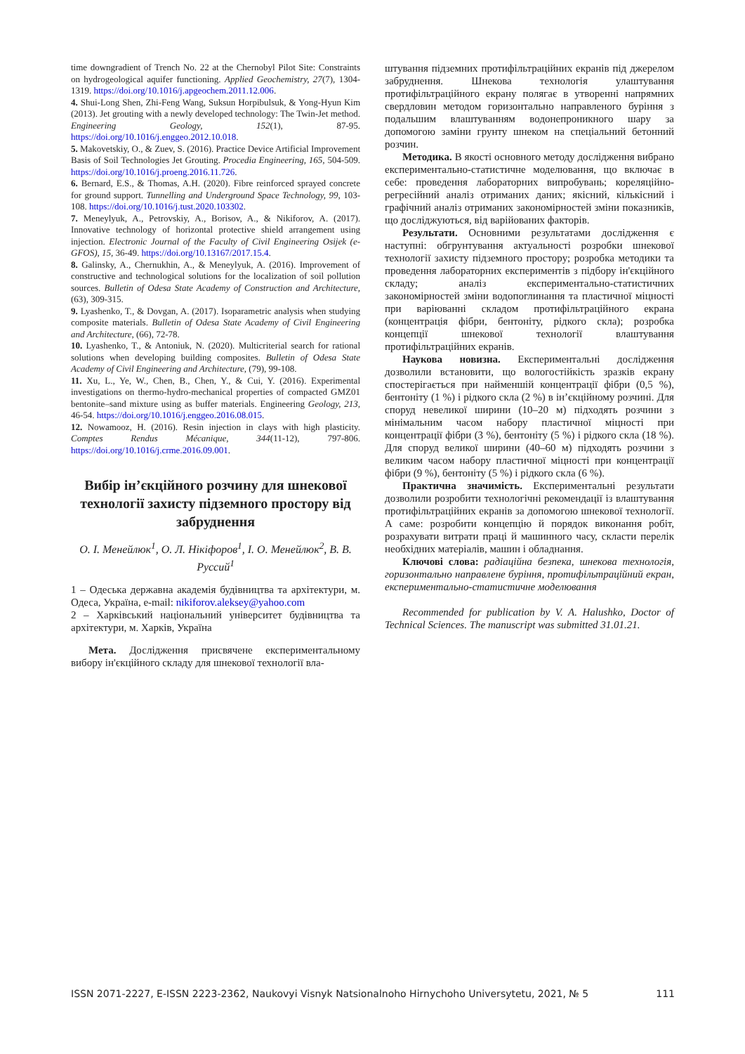time downgradient of Trench No. 22 at the Chernobyl Pilot Site: Constraints on hydrogeological aquifer functioning. Applied Geochemistry, 27(7), 1304-1319. https://doi.org/10.1016/j.apgeochem.2011.12.006.
4. Shui-Long Shen, Zhi-Feng Wang, Suksun Horpibulsuk, & Yong-Hyun Kim (2013). Jet grouting with a newly developed technology: The Twin-Jet method. Engineering Geology, 152(1), 87-95. https://doi.org/10.1016/j.enggeo.2012.10.018.
5. Makovetskiy, O., & Zuev, S. (2016). Practice Device Artificial Improvement Basis of Soil Technologies Jet Grouting. Procedia Engineering, 165, 504-509. https://doi.org/10.1016/j.proeng.2016.11.726.
6. Bernard, E.S., & Thomas, A.H. (2020). Fibre reinforced sprayed concrete for ground support. Tunnelling and Underground Space Technology, 99, 103-108. https://doi.org/10.1016/j.tust.2020.103302.
7. Meneylyuk, A., Petrovskiy, A., Borisov, A., & Nikiforov, A. (2017). Innovative technology of horizontal protective shield arrangement using injection. Electronic Journal of the Faculty of Civil Engineering Osijek (e-GFOS), 15, 36-49. https://doi.org/10.13167/2017.15.4.
8. Galinsky, A., Chernukhin, A., & Meneylyuk, A. (2016). Improvement of constructive and technological solutions for the localization of soil pollution sources. Bulletin of Odesa State Academy of Construction and Architecture, (63), 309-315.
9. Lyashenko, T., & Dovgan, A. (2017). Isoparametric analysis when studying composite materials. Bulletin of Odesa State Academy of Civil Engineering and Architecture, (66), 72-78.
10. Lyashenko, T., & Antoniuk, N. (2020). Multicriterial search for rational solutions when developing building composites. Bulletin of Odesa State Academy of Civil Engineering and Architecture, (79), 99-108.
11. Xu, L., Ye, W., Chen, B., Chen, Y., & Cui, Y. (2016). Experimental investigations on thermo-hydro-mechanical properties of compacted GMZ01 bentonite–sand mixture using as buffer materials. Engineering Geology, 213, 46-54. https://doi.org/10.1016/j.enggeo.2016.08.015.
12. Nowamooz, H. (2016). Resin injection in clays with high plasticity. Comptes Rendus Mécanique, 344(11-12), 797-806. https://doi.org/10.1016/j.crme.2016.09.001.
Вибір ін’єкційного розчину для шнекової технології захисту підземного простору від забруднення
О. І. Менейлюк<sup>1</sup>, О. Л. Нікіфоров<sup>1</sup>, І. О. Менейлюк<sup>2</sup>, В. В. Руссий<sup>1</sup>
1 – Одеська державна академія будівництва та архітектури, м. Одеса, Україна, e-mail: nikiforov.aleksey@yahoo.com
2 – Харківський національний університет будівництва та архітектури, м. Харків, Україна
Мета. Дослідження присвячене експериментальному вибору ін'єкційного складу для шнекової технології вла-
штування підземних протифільтраційних екранів під джерелом забруднення. Шнекова технологія улаштування протифільтраційного екрану полягає в утворенні напрямних свердловин методом горизонтально направленого буріння з подальшим влаштуванням водонепроникного шару за допомогою заміни грунту шнеком на спеціальний бетонний розчин.
Методика. В якості основного методу дослідження вибрано експериментально-статистичне моделювання, що включає в себе: проведення лабораторних випробувань; кореляційно-регресійний аналіз отриманих даних; якісний, кількісний і графічний аналіз отриманих закономірностей зміни показників, що досліджуються, від варійованих факторів.
Результати. Основними результатами дослідження є наступні: обгрунтування актуальності розробки шнекової технології захисту підземного простору; розробка методики та проведення лабораторних експериментів з підбору ін'єкційного складу; аналіз експериментально-статистичних закономірностей зміни водопоглинання та пластичної міцності при варіюванні складом протифільтраційного екрана (концентрація фібри, бентоніту, рідкого скла); розробка концепції шнекової технології влаштування протифільтраційних екранів.
Наукова новизна. Експериментальні дослідження дозволили встановити, що вологостійкість зразків екрану спостерігається при найменшій концентрації фібри (0,5 %), бентоніту (1 %) і рідкого скла (2 %) в ін’єкційному розчині. Для споруд невеликої ширини (10–20 м) підходять розчини з мінімальним часом набору пластичної міцності при концентрації фібри (3 %), бентоніту (5 %) і рідкого скла (18 %). Для споруд великої ширини (40–60 м) підходять розчини з великим часом набору пластичної міцності при концентрації фібри (9 %), бентоніту (5 %) і рідкого скла (6 %).
Практична значимість. Експериментальні результати дозволили розробити технологічні рекомендації із влаштування протифільтраційних екранів за допомогою шнекової технології. А саме: розробити концепцію й порядок виконання робіт, розрахувати витрати праці й машинного часу, скласти перелік необхідних матеріалів, машин і обладнання.
Ключові слова: радіаційна безпека, шнекова технологія, горизонтально направлене буріння, протифільтраційний екран, експериментально-статистичне моделювання
Recommended for publication by V. A. Halushko, Doctor of Technical Sciences. The manuscript was submitted 31.01.21.
ISSN 2071-2227, E-ISSN 2223-2362, Naukovyi Visnyk Natsionalnoho Hirnychoho Universytetu, 2021, № 5 111